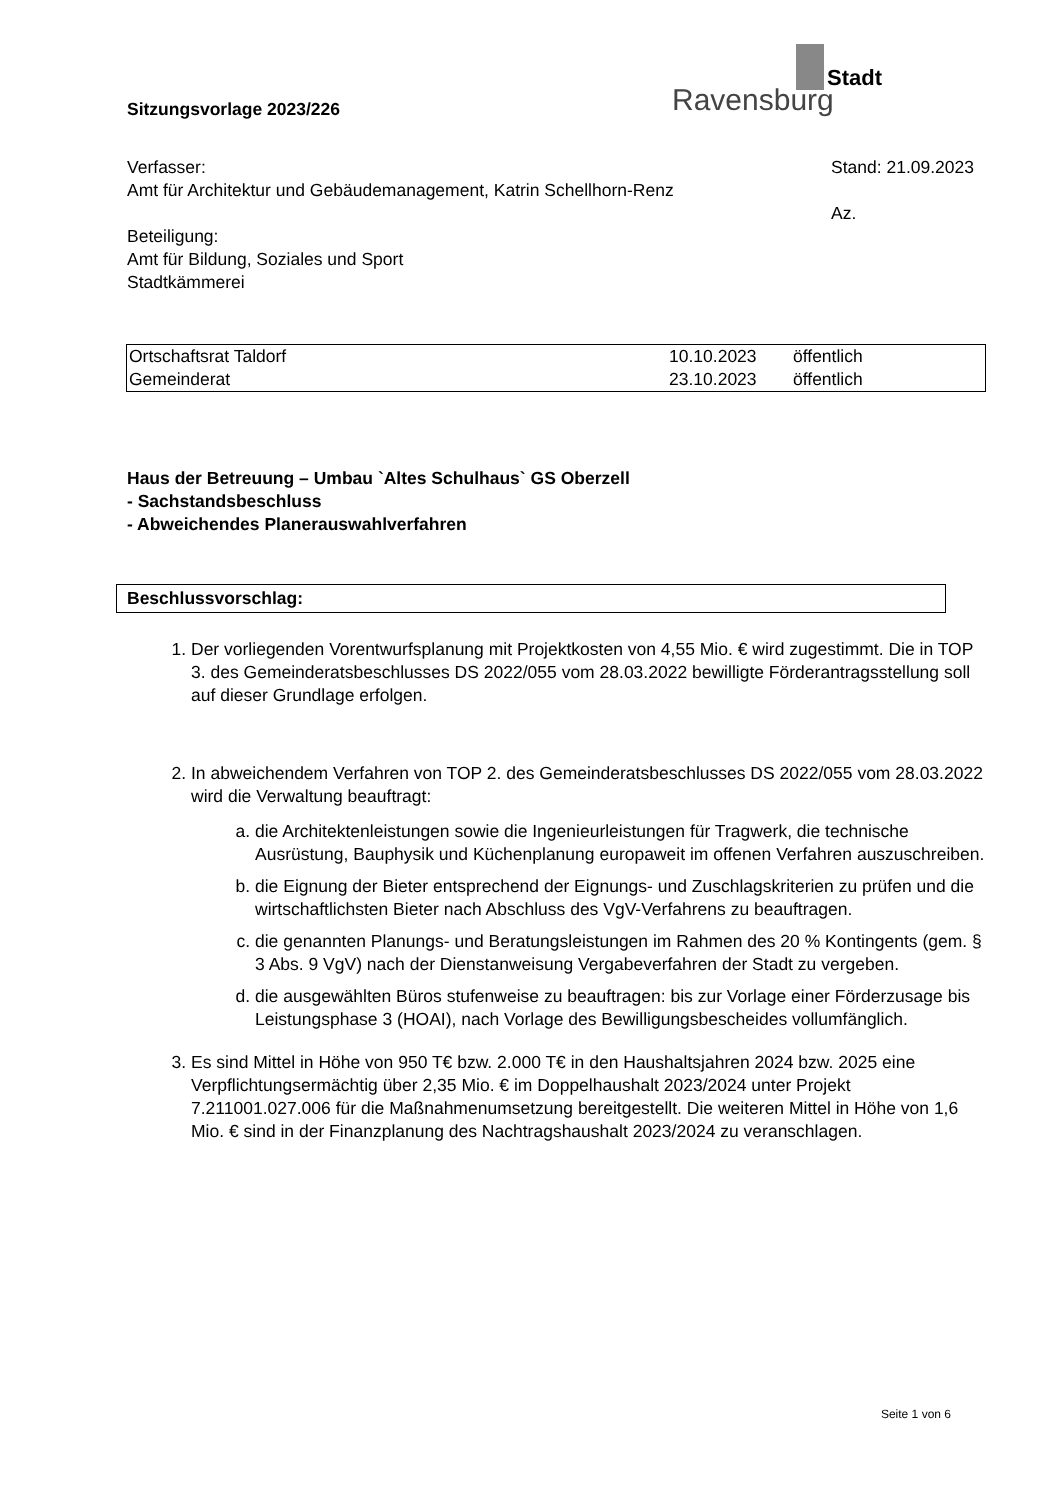Stadt
Ravensburg
Sitzungsvorlage 2023/226
Verfasser:
Amt für Architektur und Gebäudemanagement, Katrin Schellhorn-Renz
Beteiligung:
Amt für Bildung, Soziales und Sport
Stadtkämmerei
Stand: 21.09.2023
Az.
| Ortschaftsrat Taldorf | 10.10.2023 | öffentlich |
| Gemeinderat | 23.10.2023 | öffentlich |
Haus der Betreuung – Umbau `Altes Schulhaus` GS Oberzell
- Sachstandsbeschluss
- Abweichendes Planerauswahlverfahren
Beschlussvorschlag:
1. Der vorliegenden Vorentwurfsplanung mit Projektkosten von 4,55 Mio. € wird zugestimmt. Die in TOP 3. des Gemeinderatsbeschlusses DS 2022/055 vom 28.03.2022 bewilligte Förderantragsstellung soll auf dieser Grundlage erfolgen.
2. In abweichendem Verfahren von TOP 2. des Gemeinderatsbeschlusses DS 2022/055 vom 28.03.2022 wird die Verwaltung beauftragt:
a. die Architektenleistungen sowie die Ingenieurleistungen für Tragwerk, die technische Ausrüstung, Bauphysik und Küchenplanung europaweit im offenen Verfahren auszuschreiben.
b. die Eignung der Bieter entsprechend der Eignungs- und Zuschlagskriterien zu prüfen und die wirtschaftlichsten Bieter nach Abschluss des VgV-Verfahrens zu beauftragen.
c. die genannten Planungs- und Beratungsleistungen im Rahmen des 20 % Kontingents (gem. § 3 Abs. 9 VgV) nach der Dienstanweisung Vergabeverfahren der Stadt zu vergeben.
d. die ausgewählten Büros stufenweise zu beauftragen: bis zur Vorlage einer Förderzusage bis Leistungsphase 3 (HOAI), nach Vorlage des Bewilligungsbescheides vollumfänglich.
3. Es sind Mittel in Höhe von 950 T€ bzw. 2.000 T€ in den Haushaltsjahren 2024 bzw. 2025 eine Verpflichtungsermächtig über 2,35 Mio. € im Doppelhaushalt 2023/2024 unter Projekt 7.211001.027.006 für die Maßnahmenumsetzung bereitgestellt. Die weiteren Mittel in Höhe von 1,6 Mio. € sind in der Finanzplanung des Nachtragshaushalt 2023/2024 zu veranschlagen.
Seite 1 von 6